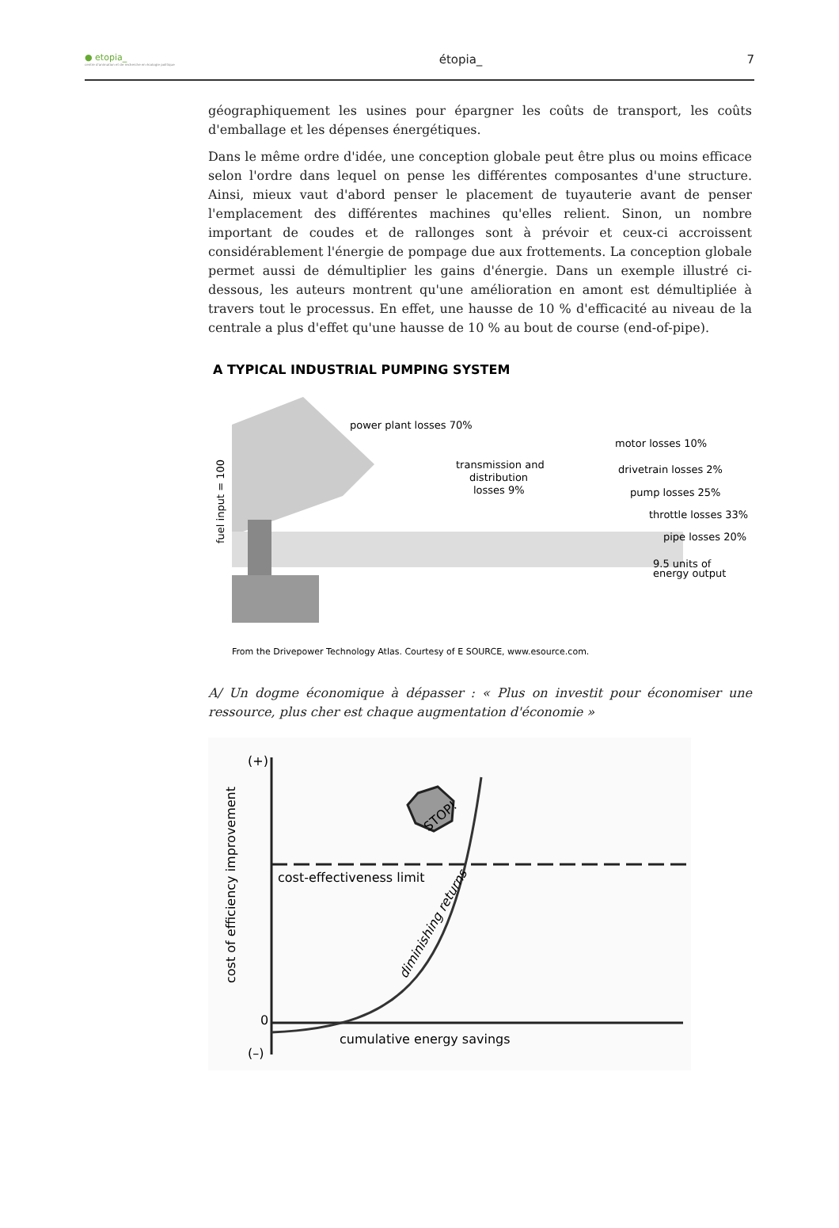● etopia_
centre d'animation et de recherche en écologie politique
étopia_ 7
géographiquement les usines pour épargner les coûts de transport, les coûts d'emballage et les dépenses énergétiques.
Dans le même ordre d'idée, une conception globale peut être plus ou moins efficace selon l'ordre dans lequel on pense les différentes composantes d'une structure. Ainsi, mieux vaut d'abord penser le placement de tuyauterie avant de penser l'emplacement des différentes machines qu'elles relient. Sinon, un nombre important de coudes et de rallonges sont à prévoir et ceux-ci accroissent considérablement l'énergie de pompage due aux frottements. La conception globale permet aussi de démultiplier les gains d'énergie. Dans un exemple illustré ci-dessous, les auteurs montrent qu'une amélioration en amont est démultipliée à travers tout le processus. En effet, une hausse de 10 % d'efficacité au niveau de la centrale a plus d'effet qu'une hausse de 10 % au bout de course (end-of-pipe).
A TYPICAL INDUSTRIAL PUMPING SYSTEM
power plant losses 70%
transmission and
distribution
losses 9%
motor losses 10%
drivetrain losses 2%
pump losses 25%
throttle losses 33%
pipe losses 20%
9.5 units of
energy output
fuel input = 100
From the Drivepower Technology Atlas. Courtesy of E SOURCE, www.esource.com.
A/ Un dogme économique à dépasser : « Plus on investit pour économiser une ressource, plus cher est chaque augmentation d'économie »
(+)
(–)
0
cost-effectiveness limit
cumulative energy savings
cost of efficiency improvement
diminishing returns
STOP!